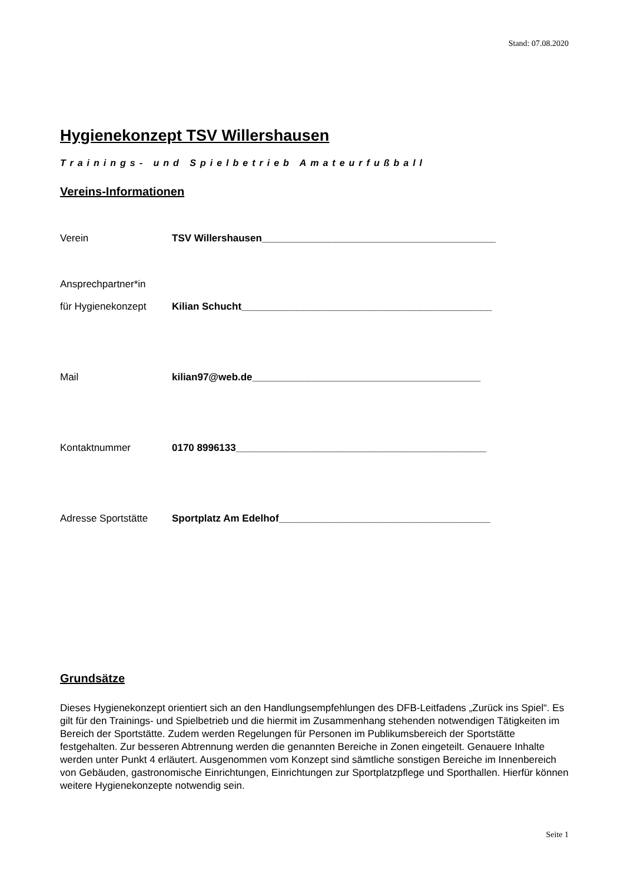Stand: 07.08.2020
Hygienekonzept TSV Willershausen
Trainings- und Spielbetrieb Amateurfußball
Vereins-Informationen
Verein TSV Willershausen__________________________________________
Ansprechpartner*in
für Hygienekonzept Kilian Schucht_____________________________________________
Mail kilian97@web.de_________________________________________
Kontaktnummer 0170 8996133_____________________________________________
Adresse Sportstätte Sportplatz Am Edelhof______________________________________
Grundsätze
Dieses Hygienekonzept orientiert sich an den Handlungsempfehlungen des DFB-Leitfadens „Zurück ins Spiel“. Es gilt für den Trainings- und Spielbetrieb und die hiermit im Zusammenhang stehenden notwendigen Tätigkeiten im Bereich der Sportstätte. Zudem werden Regelungen für Personen im Publikumsbereich der Sportstätte festgehalten. Zur besseren Abtrennung werden die genannten Bereiche in Zonen eingeteilt. Genauere Inhalte werden unter Punkt 4 erläutert. Ausgenommen vom Konzept sind sämtliche sonstigen Bereiche im Innenbereich von Gebäuden, gastronomische Einrichtungen, Einrichtungen zur Sportplatzpflege und Sporthallen. Hierfür können weitere Hygienekonzepte notwendig sein.
Seite 1